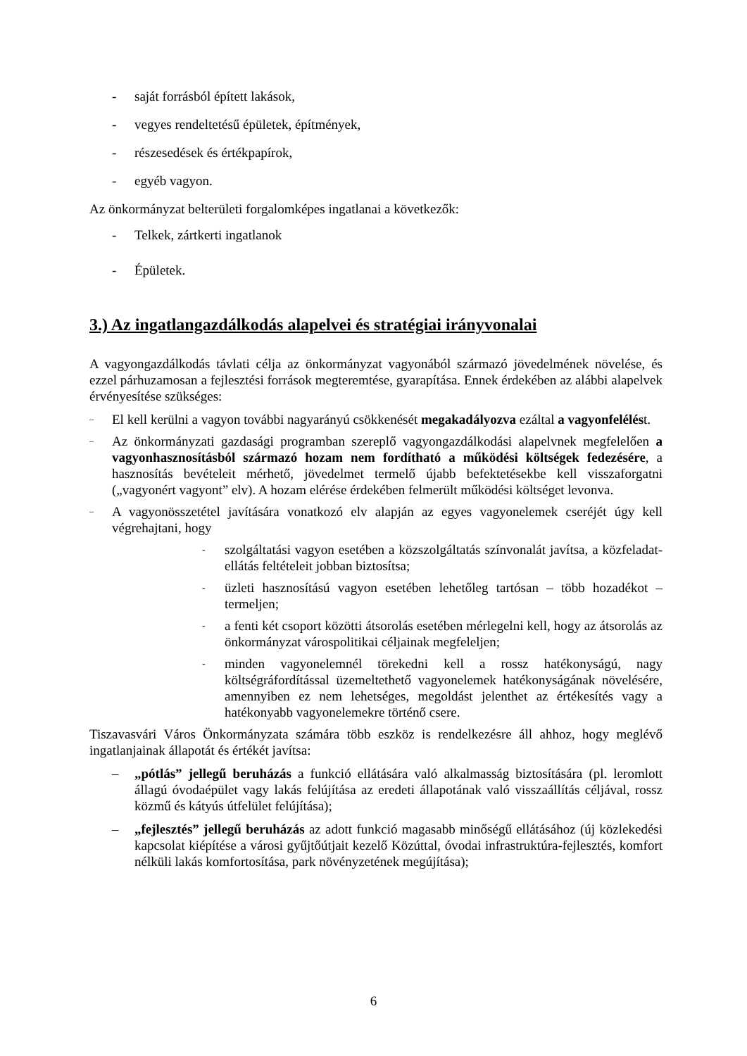- saját forrásból épített lakások,
- vegyes rendeltetésű épületek, építmények,
- részesedések és értékpapírok,
- egyéb vagyon.
Az önkormányzat belterületi forgalomképes ingatlanai a következők:
- Telkek, zártkerti ingatlanok
- Épületek.
3.) Az ingatlangazdálkodás alapelvei és stratégiai irányvonalai
A vagyongazdálkodás távlati célja az önkormányzat vagyonából származó jövedelmének növelése, és ezzel párhuzamosan a fejlesztési források megteremtése, gyarapítása. Ennek érdekében az alábbi alapelvek érvényesítése szükséges:
– El kell kerülni a vagyon további nagyarányú csökkenését megakadályozva ezáltal a vagyonfelélést.
– Az önkormányzati gazdasági programban szereplő vagyongazdálkodási alapelvnek megfelelően a vagyonhasznosításból származó hozam nem fordítható a működési költségek fedezésére, a hasznosítás bevételeit mérhető, jövedelmet termelő újabb befektetésekbe kell visszaforgatni („vagyonért vagyont” elv). A hozam elérése érdekében felmerült működési költséget levonva.
– A vagyonösszetétel javítására vonatkozó elv alapján az egyes vagyonelemek cseréjét úgy kell végrehajtani, hogy
- szolgáltatási vagyon esetében a közszolgáltatás színvonalát javítsa, a közfeladat-ellátás feltételeit jobban biztosítsa;
- üzleti hasznosítású vagyon esetében lehetőleg tartósan – több hozadékot – termeljen;
- a fenti két csoport közötti átsorolás esetében mérlegelni kell, hogy az átsorolás az önkormányzat várospolitikai céljainak megfeleljen;
- minden vagyonelemnél törekedni kell a rossz hatékonyságú, nagy költségráfordítással üzemeltethető vagyonelemek hatékonyságának növelésére, amennyiben ez nem lehetséges, megoldást jelenthet az értékesítés vagy a hatékonyabb vagyonelemekre történő csere.
Tiszavasvári Város Önkormányzata számára több eszköz is rendelkezésre áll ahhoz, hogy meglévő ingatlanjainak állapotát és értékét javítsa:
– „pótlás” jellegű beruházás a funkció ellátására való alkalmasság biztosítására (pl. leromlott állagú óvodaépület vagy lakás felújítása az eredeti állapotának való visszaállítás céljával, rossz közmű és kátyús útfelület felújítása);
– „fejlesztés” jellegű beruházás az adott funkció magasabb minőségű ellátásához (új közlekedési kapcsolat kiépítése a városi gyűjtőútjait kezelő Közúttal, óvodai infrastruktúra-fejlesztés, komfort nélküli lakás komfortosítása, park növényzetének megújítása);
6